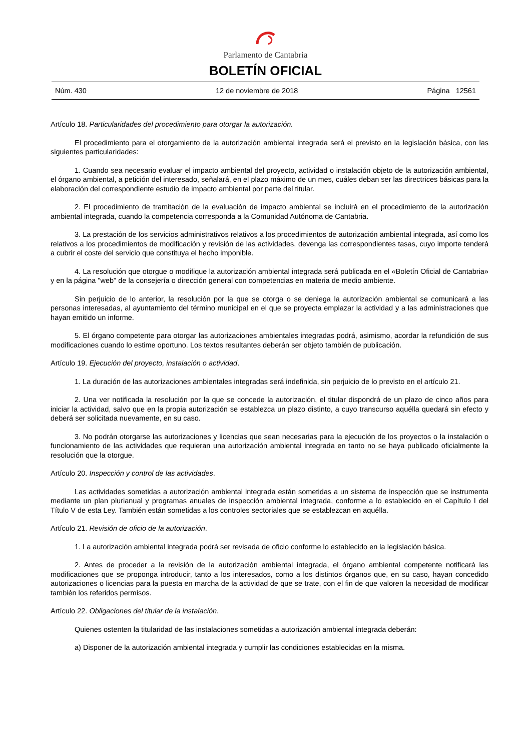Parlamento de Cantabria
BOLETÍN OFICIAL
Núm. 430 12 de noviembre de 2018 Página 12561
Artículo 18. Particularidades del procedimiento para otorgar la autorización.
El procedimiento para el otorgamiento de la autorización ambiental integrada será el previsto en la legislación básica, con las siguientes particularidades:
1. Cuando sea necesario evaluar el impacto ambiental del proyecto, actividad o instalación objeto de la autorización ambiental, el órgano ambiental, a petición del interesado, señalará, en el plazo máximo de un mes, cuáles deban ser las directrices básicas para la elaboración del correspondiente estudio de impacto ambiental por parte del titular.
2. El procedimiento de tramitación de la evaluación de impacto ambiental se incluirá en el procedimiento de la autorización ambiental integrada, cuando la competencia corresponda a la Comunidad Autónoma de Cantabria.
3. La prestación de los servicios administrativos relativos a los procedimientos de autorización ambiental integrada, así como los relativos a los procedimientos de modificación y revisión de las actividades, devenga las correspondientes tasas, cuyo importe tenderá a cubrir el coste del servicio que constituya el hecho imponible.
4. La resolución que otorgue o modifique la autorización ambiental integrada será publicada en el «Boletín Oficial de Cantabria» y en la página "web" de la consejería o dirección general con competencias en materia de medio ambiente.
Sin perjuicio de lo anterior, la resolución por la que se otorga o se deniega la autorización ambiental se comunicará a las personas interesadas, al ayuntamiento del término municipal en el que se proyecta emplazar la actividad y a las administraciones que hayan emitido un informe.
5. El órgano competente para otorgar las autorizaciones ambientales integradas podrá, asimismo, acordar la refundición de sus modificaciones cuando lo estime oportuno. Los textos resultantes deberán ser objeto también de publicación.
Artículo 19. Ejecución del proyecto, instalación o actividad.
1. La duración de las autorizaciones ambientales integradas será indefinida, sin perjuicio de lo previsto en el artículo 21.
2. Una ver notificada la resolución por la que se concede la autorización, el titular dispondrá de un plazo de cinco años para iniciar la actividad, salvo que en la propia autorización se establezca un plazo distinto, a cuyo transcurso aquélla quedará sin efecto y deberá ser solicitada nuevamente, en su caso.
3. No podrán otorgarse las autorizaciones y licencias que sean necesarias para la ejecución de los proyectos o la instalación o funcionamiento de las actividades que requieran una autorización ambiental integrada en tanto no se haya publicado oficialmente la resolución que la otorgue.
Artículo 20. Inspección y control de las actividades.
Las actividades sometidas a autorización ambiental integrada están sometidas a un sistema de inspección que se instrumenta mediante un plan plurianual y programas anuales de inspección ambiental integrada, conforme a lo establecido en el Capítulo I del Título V de esta Ley. También están sometidas a los controles sectoriales que se establezcan en aquélla.
Artículo 21. Revisión de oficio de la autorización.
1. La autorización ambiental integrada podrá ser revisada de oficio conforme lo establecido en la legislación básica.
2. Antes de proceder a la revisión de la autorización ambiental integrada, el órgano ambiental competente notificará las modificaciones que se proponga introducir, tanto a los interesados, como a los distintos órganos que, en su caso, hayan concedido autorizaciones o licencias para la puesta en marcha de la actividad de que se trate, con el fin de que valoren la necesidad de modificar también los referidos permisos.
Artículo 22. Obligaciones del titular de la instalación.
Quienes ostenten la titularidad de las instalaciones sometidas a autorización ambiental integrada deberán:
a) Disponer de la autorización ambiental integrada y cumplir las condiciones establecidas en la misma.